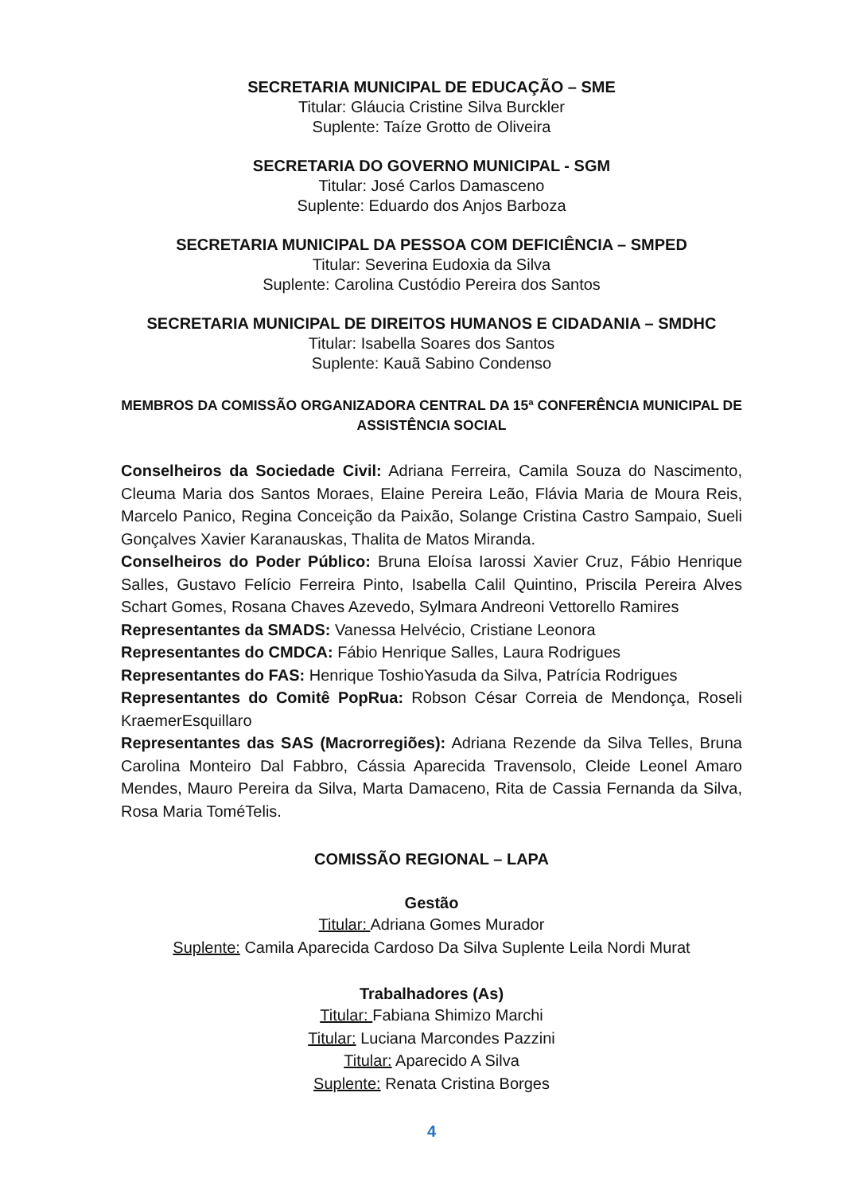SECRETARIA MUNICIPAL DE EDUCAÇÃO – SME
Titular: Gláucia Cristine Silva Burckler
Suplente: Taíze Grotto de Oliveira
SECRETARIA DO GOVERNO MUNICIPAL - SGM
Titular: José Carlos Damasceno
Suplente: Eduardo dos Anjos Barboza
SECRETARIA MUNICIPAL DA PESSOA COM DEFICIÊNCIA – SMPED
Titular: Severina Eudoxia da Silva
Suplente: Carolina Custódio Pereira dos Santos
SECRETARIA MUNICIPAL DE DIREITOS HUMANOS E CIDADANIA – SMDHC
Titular: Isabella Soares dos Santos
Suplente: Kauã Sabino Condenso
MEMBROS DA COMISSÃO ORGANIZADORA CENTRAL DA 15ª CONFERÊNCIA MUNICIPAL DE ASSISTÊNCIA SOCIAL
Conselheiros da Sociedade Civil: Adriana Ferreira, Camila Souza do Nascimento, Cleuma Maria dos Santos Moraes, Elaine Pereira Leão, Flávia Maria de Moura Reis, Marcelo Panico, Regina Conceição da Paixão, Solange Cristina Castro Sampaio, Sueli Gonçalves Xavier Karanauskas, Thalita de Matos Miranda.
Conselheiros do Poder Público: Bruna Eloísa Iarossi Xavier Cruz, Fábio Henrique Salles, Gustavo Felício Ferreira Pinto, Isabella Calil Quintino, Priscila Pereira Alves Schart Gomes, Rosana Chaves Azevedo, Sylmara Andreoni Vettorello Ramires
Representantes da SMADS: Vanessa Helvécio, Cristiane Leonora
Representantes do CMDCA: Fábio Henrique Salles, Laura Rodrigues
Representantes do FAS: Henrique ToshioYasuda da Silva, Patrícia Rodrigues
Representantes do Comitê PopRua: Robson César Correia de Mendonça, Roseli KraemerEsquillaro
Representantes das SAS (Macrorregiões): Adriana Rezende da Silva Telles, Bruna Carolina Monteiro Dal Fabbro, Cássia Aparecida Travensolo, Cleide Leonel Amaro Mendes, Mauro Pereira da Silva, Marta Damaceno, Rita de Cassia Fernanda da Silva, Rosa Maria ToméTelis.
COMISSÃO REGIONAL – LAPA
Gestão
Titular: Adriana Gomes Murador
Suplente: Camila Aparecida Cardoso Da Silva Suplente Leila Nordi Murat
Trabalhadores (As)
Titular: Fabiana Shimizo Marchi
Titular: Luciana Marcondes Pazzini
Titular: Aparecido A Silva
Suplente: Renata Cristina Borges
4